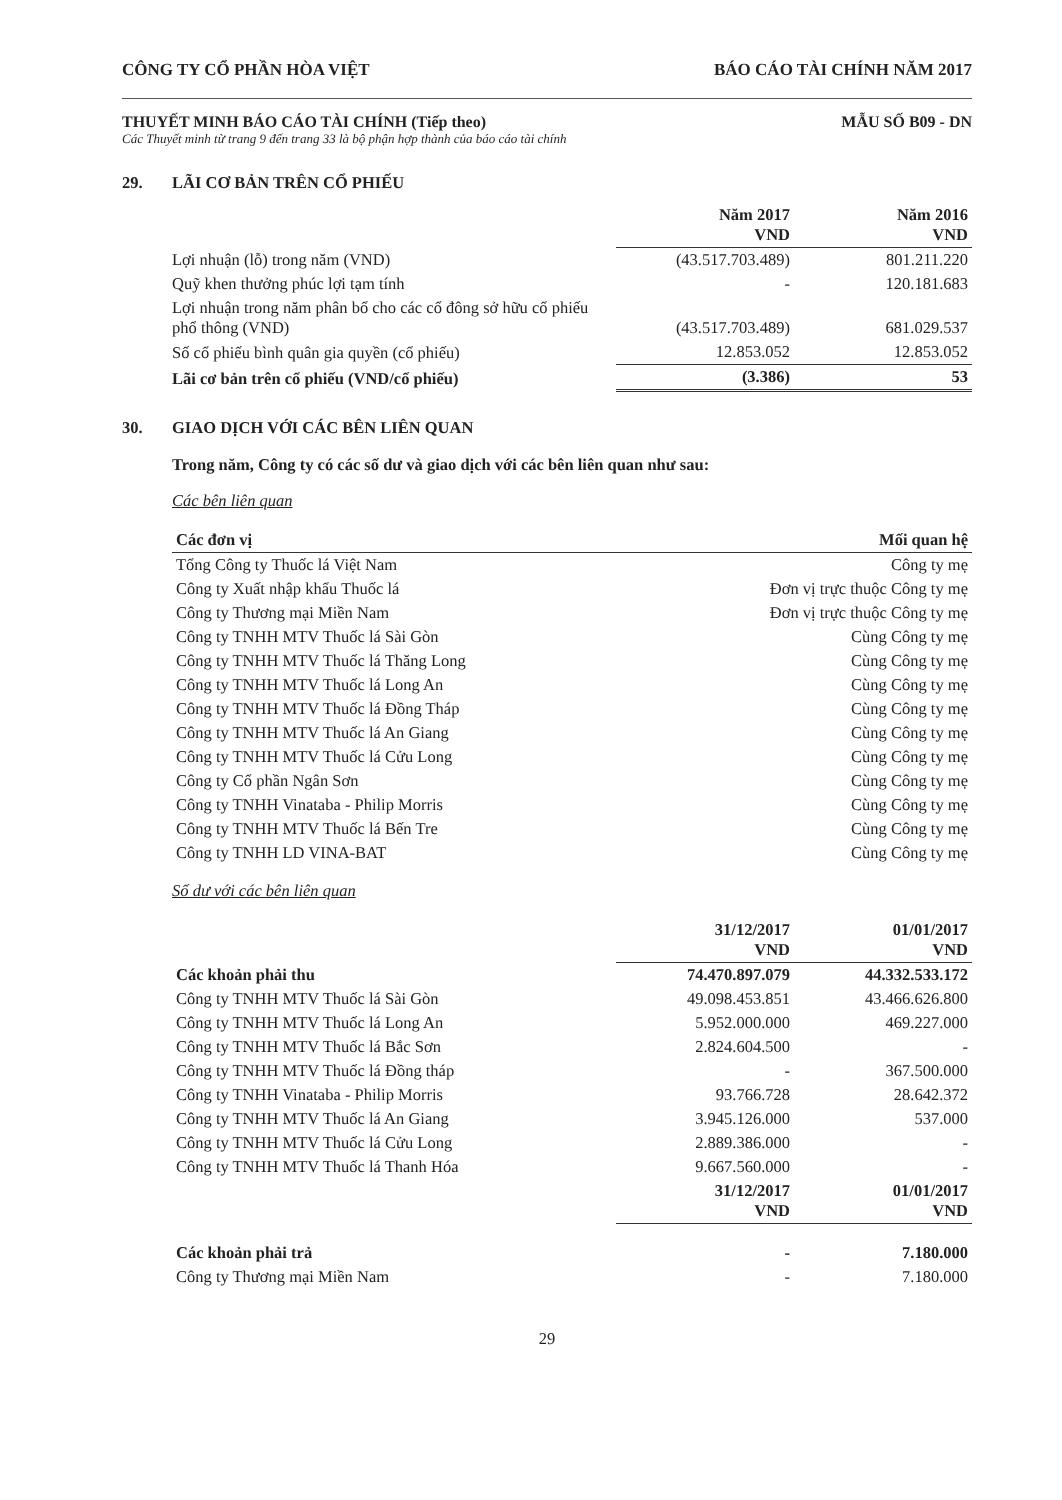CÔNG TY CỔ PHẦN HÒA VIỆT BÁO CÁO TÀI CHÍNH NĂM 2017
THUYẾT MINH BÁO CÁO TÀI CHÍNH (Tiếp theo) MẪU SỐ B09 - DN
Các Thuyết minh từ trang 9 đến trang 33 là bộ phận hợp thành của báo cáo tài chính
29. LÃI CƠ BẢN TRÊN CỔ PHIẾU
| | Năm 2017 VND | Năm 2016 VND |
| --- | --- | --- |
| Lợi nhuận (lỗ) trong năm (VND) | (43.517.703.489) | 801.211.220 |
| Quỹ khen thưởng phúc lợi tạm tính | - | 120.181.683 |
| Lợi nhuận trong năm phân bổ cho các cổ đông sở hữu cổ phiếu phổ thông (VND) | (43.517.703.489) | 681.029.537 |
| Số cổ phiếu bình quân gia quyền (cổ phiếu) | 12.853.052 | 12.853.052 |
| Lãi cơ bản trên cổ phiếu (VND/cổ phiếu) | (3.386) | 53 |
30. GIAO DỊCH VỚI CÁC BÊN LIÊN QUAN
Trong năm, Công ty có các số dư và giao dịch với các bên liên quan như sau:
Các bên liên quan
| Các đơn vị | Mối quan hệ |
| --- | --- |
| Tổng Công ty Thuốc lá Việt Nam | Công ty mẹ |
| Công ty Xuất nhập khẩu Thuốc lá | Đơn vị trực thuộc Công ty mẹ |
| Công ty Thương mại Miền Nam | Đơn vị trực thuộc Công ty mẹ |
| Công ty TNHH MTV Thuốc lá Sài Gòn | Cùng Công ty mẹ |
| Công ty TNHH MTV Thuốc lá Thăng Long | Cùng Công ty mẹ |
| Công ty TNHH MTV Thuốc lá Long An | Cùng Công ty mẹ |
| Công ty TNHH MTV Thuốc lá Đồng Tháp | Cùng Công ty mẹ |
| Công ty TNHH MTV Thuốc lá An Giang | Cùng Công ty mẹ |
| Công ty TNHH MTV Thuốc lá Cửu Long | Cùng Công ty mẹ |
| Công ty Cổ phần Ngân Sơn | Cùng Công ty mẹ |
| Công ty TNHH Vinataba - Philip Morris | Cùng Công ty mẹ |
| Công ty TNHH MTV Thuốc lá Bến Tre | Cùng Công ty mẹ |
| Công ty TNHH LD VINA-BAT | Cùng Công ty mẹ |
Số dư với các bên liên quan
| | 31/12/2017 VND | 01/01/2017 VND |
| --- | --- | --- |
| Các khoản phải thu | 74.470.897.079 | 44.332.533.172 |
| Công ty TNHH MTV Thuốc lá Sài Gòn | 49.098.453.851 | 43.466.626.800 |
| Công ty TNHH MTV Thuốc lá Long An | 5.952.000.000 | 469.227.000 |
| Công ty TNHH MTV Thuốc lá Bắc Sơn | 2.824.604.500 | - |
| Công ty TNHH MTV Thuốc lá Đồng tháp | - | 367.500.000 |
| Công ty TNHH Vinataba - Philip Morris | 93.766.728 | 28.642.372 |
| Công ty TNHH MTV Thuốc lá An Giang | 3.945.126.000 | 537.000 |
| Công ty TNHH MTV Thuốc lá Cửu Long | 2.889.386.000 | - |
| Công ty TNHH MTV Thuốc lá Thanh Hóa | 9.667.560.000 | - |
| | 31/12/2017 VND | 01/01/2017 VND |
| Các khoản phải trả | - | 7.180.000 |
| Công ty Thương mại Miền Nam | - | 7.180.000 |
29